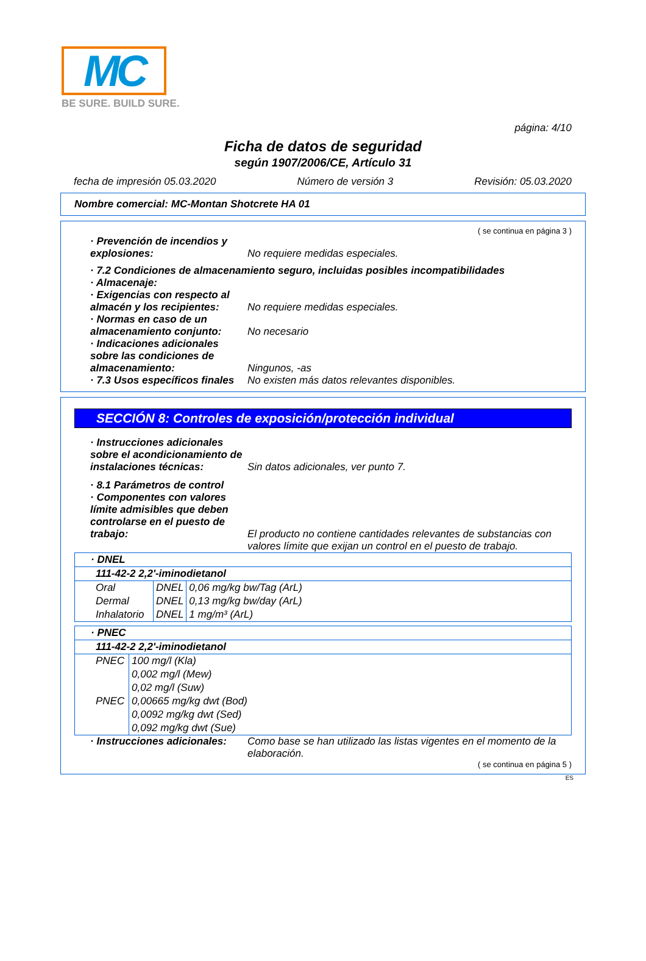MC
BE SURE. BUILD SURE.
página: 4/10
Ficha de datos de seguridad
según 1907/2006/CE, Artículo 31
fecha de impresión 05.03.2020 Número de versión 3 Revisión: 05.03.2020
Nombre comercial: MC-Montan Shotcrete HA 01
( se continua en página 3 )
· Prevención de incendios y explosiones:
No requiere medidas especiales.
· 7.2 Condiciones de almacenamiento seguro, incluidas posibles incompatibilidades
· Almacenaje:
· Exigencias con respecto al almacén y los recipientes:
No requiere medidas especiales.
· Normas en caso de un almacenamiento conjunto:
No necesario
· Indicaciones adicionales sobre las condiciones de almacenamiento:
Ningunos, -as
· 7.3 Usos específicos finales
No existen más datos relevantes disponibles.
SECCIÓN 8: Controles de exposición/protección individual
· Instrucciones adicionales sobre el acondicionamiento de instalaciones técnicas:
Sin datos adicionales, ver punto 7.
· 8.1 Parámetros de control
· Componentes con valores límite admisibles que deben controlarse en el puesto de trabajo:
El producto no contiene cantidades relevantes de substancias con valores límite que exijan un control en el puesto de trabajo.
| · DNEL | | |
| --- | --- | --- |
| 111-42-2 2,2'-iminodietanol | | |
| Oral | DNEL | 0,06 mg/kg bw/Tag (ArL) |
| Dermal | DNEL | 0,13 mg/kg bw/day (ArL) |
| Inhalatorio | DNEL | 1 mg/m³ (ArL) |
| · PNEC | |
| --- | --- |
| 111-42-2 2,2'-iminodietanol | |
| PNEC | 100 mg/l (Kla) |
| | 0,002 mg/l (Mew) |
| | 0,02 mg/l (Suw) |
| PNEC | 0,00665 mg/kg dwt (Bod) |
| | 0,0092 mg/kg dwt (Sed) |
| | 0,092 mg/kg dwt (Sue) |
· Instrucciones adicionales:
Como base se han utilizado las listas vigentes en el momento de la elaboración.
( se continua en página 5 )
ES